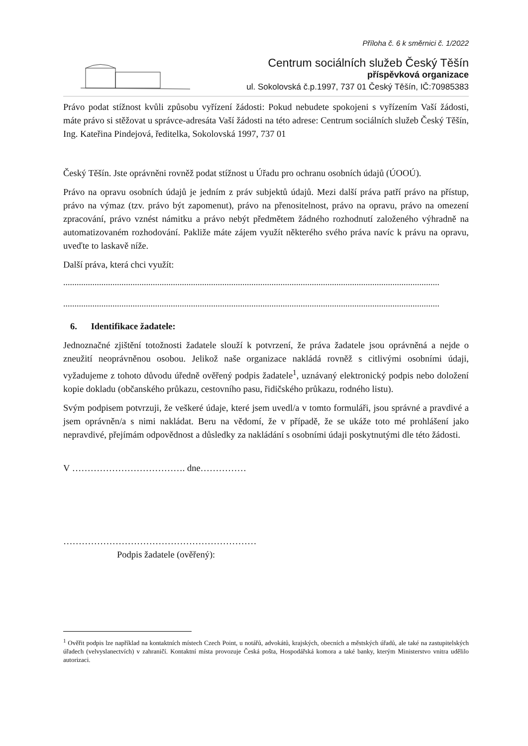Příloha č. 6 k směrnici č. 1/2022
Centrum sociálních služeb Český Těšín
příspěvková organizace
ul. Sokolovská č.p.1997, 737 01 Český Těšín, IČ:70985383
Právo podat stížnost kvůli způsobu vyřízení žádosti: Pokud nebudete spokojeni s vyřízením Vaší žádosti, máte právo si stěžovat u správce-adresáta Vaší žádosti na této adrese: Centrum sociálních služeb Český Těšín, Ing. Kateřina Pindejová, ředitelka, Sokolovská 1997, 737 01
Český Těšín. Jste oprávněni rovněž podat stížnost u Úřadu pro ochranu osobních údajů (ÚOOÚ).
Právo na opravu osobních údajů je jedním z práv subjektů údajů. Mezi další práva patří právo na přístup, právo na výmaz (tzv. právo být zapomenut), právo na přenositelnost, právo na opravu, právo na omezení zpracování, právo vznést námitku a právo nebýt předmětem žádného rozhodnutí založeného výhradně na automatizovaném rozhodování. Pakliže máte zájem využít některého svého práva navíc k právu na opravu, uveďte to laskavě níže.
Další práva, která chci využít:
........................................................................................................................................................................
........................................................................................................................................................................
6. Identifikace žadatele:
Jednoznačné zjištění totožnosti žadatele slouží k potvrzení, že práva žadatele jsou oprávněná a nejde o zneužití neoprávněnou osobou. Jelikož naše organizace nakládá rovněž s citlivými osobními údaji, vyžadujeme z tohoto důvodu úředně ověřený podpis žadatele<sup>1</sup>, uznávaný elektronický podpis nebo doložení kopie dokladu (občanského průkazu, cestovního pasu, řidičského průkazu, rodného listu).
Svým podpisem potvrzuji, že veškeré údaje, které jsem uvedl/a v tomto formuláři, jsou správné a pravdivé a jsem oprávněn/a s nimi nakládat. Beru na vědomí, že v případě, že se ukáže toto mé prohlášení jako nepravdivé, přejímám odpovědnost a důsledky za nakládání s osobními údaji poskytnutými dle této žádosti.
V ………………………………. dne……………
………………………………………………………
Podpis žadatele (ověřený):
<sup>1</sup> Ověřit podpis lze například na kontaktních místech Czech Point, u notářů, advokátů, krajských, obecních a městských úřadů, ale také na zastupitelských úřadech (velvyslanectvích) v zahraničí. Kontaktní místa provozuje Česká pošta, Hospodářská komora a také banky, kterým Ministerstvo vnitra udělilo autorizaci.